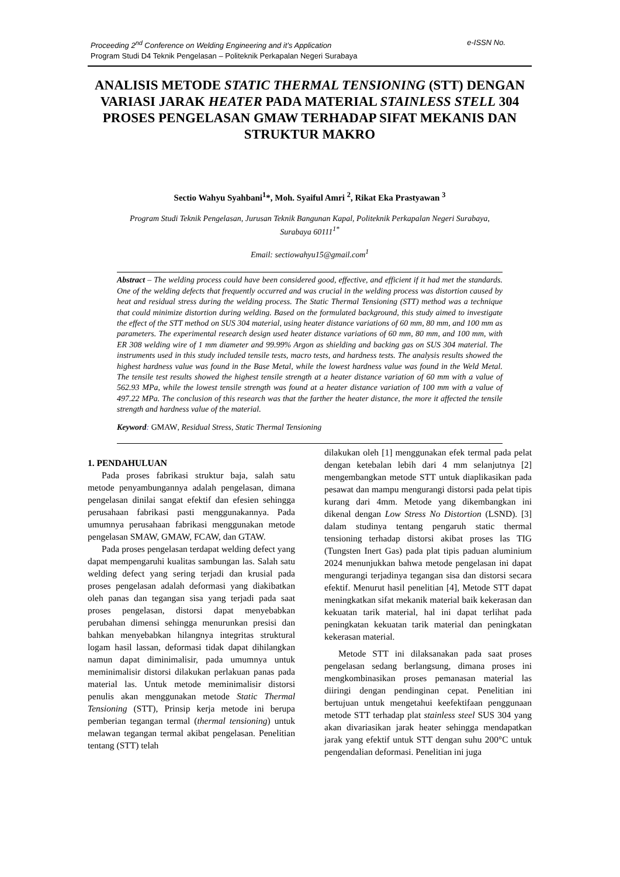e-ISSN No. Proceeding 2<sup>nd</sup> Conference on Welding Engineering and it’s Application
Program Studi D4 Teknik Pengelasan – Politeknik Perkapalan Negeri Surabaya
ANALISIS METODE STATIC THERMAL TENSIONING (STT) DENGAN VARIASI JARAK HEATER PADA MATERIAL STAINLESS STELL 304 PROSES PENGELASAN GMAW TERHADAP SIFAT MEKANIS DAN STRUKTUR MAKRO
Sectio Wahyu Syahbani<sup>1</sup>*, Moh. Syaiful Amri <sup>2</sup>, Rikat Eka Prastyawan <sup>3</sup>
Program Studi Teknik Pengelasan, Jurusan Teknik Bangunan Kapal, Politeknik Perkapalan Negeri Surabaya,
Surabaya 60111<sup>1*</sup>
Email: sectiowahyu15@gmail.com<sup>1</sup>
Abstract – The welding process could have been considered good, effective, and efficient if it had met the standards. One of the welding defects that frequently occurred and was crucial in the welding process was distortion caused by heat and residual stress during the welding process. The Static Thermal Tensioning (STT) method was a technique that could minimize distortion during welding. Based on the formulated background, this study aimed to investigate the effect of the STT method on SUS 304 material, using heater distance variations of 60 mm, 80 mm, and 100 mm as parameters. The experimental research design used heater distance variations of 60 mm, 80 mm, and 100 mm, with ER 308 welding wire of 1 mm diameter and 99.99% Argon as shielding and backing gas on SUS 304 material. The instruments used in this study included tensile tests, macro tests, and hardness tests. The analysis results showed the highest hardness value was found in the Base Metal, while the lowest hardness value was found in the Weld Metal. The tensile test results showed the highest tensile strength at a heater distance variation of 60 mm with a value of 562.93 MPa, while the lowest tensile strength was found at a heater distance variation of 100 mm with a value of 497.22 MPa. The conclusion of this research was that the farther the heater distance, the more it affected the tensile strength and hardness value of the material.
Keyword: GMAW, Residual Stress, Static Thermal Tensioning
1. PENDAHULUAN
Pada proses fabrikasi struktur baja, salah satu metode penyambungannya adalah pengelasan, dimana pengelasan dinilai sangat efektif dan efesien sehingga perusahaan fabrikasi pasti menggunakannya. Pada umumnya perusahaan fabrikasi menggunakan metode pengelasan SMAW, GMAW, FCAW, dan GTAW.
Pada proses pengelasan terdapat welding defect yang dapat mempengaruhi kualitas sambungan las. Salah satu welding defect yang sering terjadi dan krusial pada proses pengelasan adalah deformasi yang diakibatkan oleh panas dan tegangan sisa yang terjadi pada saat proses pengelasan, distorsi dapat menyebabkan perubahan dimensi sehingga menurunkan presisi dan bahkan menyebabkan hilangnya integritas struktural logam hasil lassan, deformasi tidak dapat dihilangkan namun dapat diminimalisir, pada umumnya untuk meminimalisir distorsi dilakukan perlakuan panas pada material las. Untuk metode meminimalisir distorsi penulis akan menggunakan metode Static Thermal Tensioning (STT), Prinsip kerja metode ini berupa pemberian tegangan termal (thermal tensioning) untuk melawan tegangan termal akibat pengelasan. Penelitian tentang (STT) telah
dilakukan oleh [1] menggunakan efek termal pada pelat dengan ketebalan lebih dari 4 mm selanjutnya [2] mengembangkan metode STT untuk diaplikasikan pada pesawat dan mampu mengurangi distorsi pada pelat tipis kurang dari 4mm. Metode yang dikembangkan ini dikenal dengan Low Stress No Distortion (LSND). [3] dalam studinya tentang pengaruh static thermal tensioning terhadap distorsi akibat proses las TIG (Tungsten Inert Gas) pada plat tipis paduan aluminium 2024 menunjukkan bahwa metode pengelasan ini dapat mengurangi terjadinya tegangan sisa dan distorsi secara efektif. Menurut hasil penelitian [4], Metode STT dapat meningkatkan sifat mekanik material baik kekerasan dan kekuatan tarik material, hal ini dapat terlihat pada peningkatan kekuatan tarik material dan peningkatan kekerasan material.
Metode STT ini dilaksanakan pada saat proses pengelasan sedang berlangsung, dimana proses ini mengkombinasikan proses pemanasan material las diiringi dengan pendinginan cepat. Penelitian ini bertujuan untuk mengetahui keefektifaan penggunaan metode STT terhadap plat stainless steel SUS 304 yang akan divariasikan jarak heater sehingga mendapatkan jarak yang efektif untuk STT dengan suhu 200°C untuk pengendalian deformasi. Penelitian ini juga